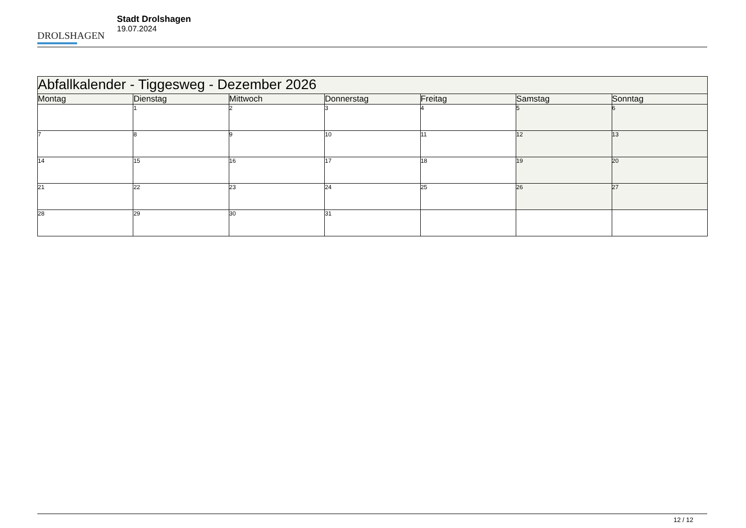DROLSHAGEN
Stadt Drolshagen
19.07.2024
| Abfallkalender - Tiggesweg - Dezember 2026 | | | | | | |
| --- | --- | --- | --- | --- | --- | --- |
| Montag | Dienstag | Mittwoch | Donnerstag | Freitag | Samstag | Sonntag |
| | 1 | 2 | 3 | 4 | 5 | 6 |
| 7 | 8 | 9 | 10 | 11 | 12 | 13 |
| 14 | 15 | 16 | 17 | 18 | 19 | 20 |
| 21 | 22 | 23 | 24 | 25 | 26 | 27 |
| 28 | 29 | 30 | 31 | | | |
12 / 12